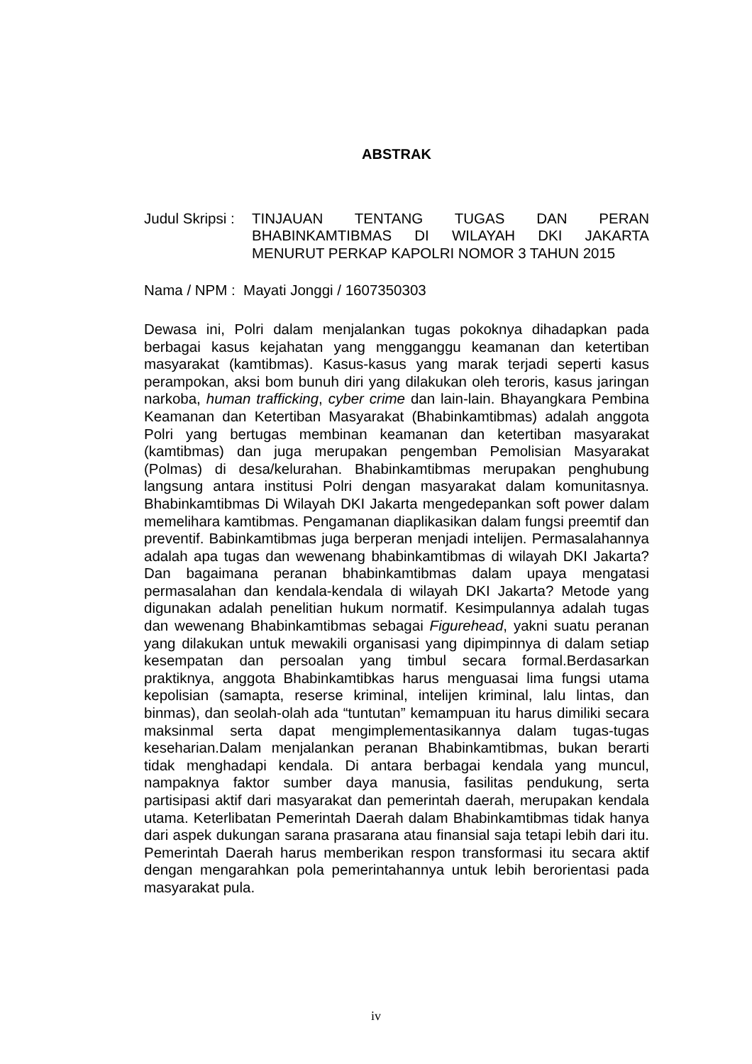ABSTRAK
Judul Skripsi :
TINJAUAN TENTANG TUGAS DAN PERAN
BHABINKAMTIBMAS DI WILAYAH DKI JAKARTA
MENURUT PERKAP KAPOLRI NOMOR 3 TAHUN 2015
Nama / NPM : Mayati Jonggi / 1607350303
Dewasa ini, Polri dalam menjalankan tugas pokoknya dihadapkan pada berbagai kasus kejahatan yang mengganggu keamanan dan ketertiban masyarakat (kamtibmas). Kasus-kasus yang marak terjadi seperti kasus perampokan, aksi bom bunuh diri yang dilakukan oleh teroris, kasus jaringan narkoba, human trafficking, cyber crime dan lain-lain. Bhayangkara Pembina Keamanan dan Ketertiban Masyarakat (Bhabinkamtibmas) adalah anggota Polri yang bertugas membinan keamanan dan ketertiban masyarakat (kamtibmas) dan juga merupakan pengemban Pemolisian Masyarakat (Polmas) di desa/kelurahan. Bhabinkamtibmas merupakan penghubung langsung antara institusi Polri dengan masyarakat dalam komunitasnya. Bhabinkamtibmas Di Wilayah DKI Jakarta mengedepankan soft power dalam memelihara kamtibmas. Pengamanan diaplikasikan dalam fungsi preemtif dan preventif. Babinkamtibmas juga berperan menjadi intelijen. Permasalahannya adalah apa tugas dan wewenang bhabinkamtibmas di wilayah DKI Jakarta? Dan bagaimana peranan bhabinkamtibmas dalam upaya mengatasi permasalahan dan kendala-kendala di wilayah DKI Jakarta? Metode yang digunakan adalah penelitian hukum normatif. Kesimpulannya adalah tugas dan wewenang Bhabinkamtibmas sebagai Figurehead, yakni suatu peranan yang dilakukan untuk mewakili organisasi yang dipimpinnya di dalam setiap kesempatan dan persoalan yang timbul secara formal.Berdasarkan praktiknya, anggota Bhabinkamtibkas harus menguasai lima fungsi utama kepolisian (samapta, reserse kriminal, intelijen kriminal, lalu lintas, dan binmas), dan seolah-olah ada “tuntutan” kemampuan itu harus dimiliki secara maksinmal serta dapat mengimplementasikannya dalam tugas-tugas keseharian.Dalam menjalankan peranan Bhabinkamtibmas, bukan berarti tidak menghadapi kendala. Di antara berbagai kendala yang muncul, nampaknya faktor sumber daya manusia, fasilitas pendukung, serta partisipasi aktif dari masyarakat dan pemerintah daerah, merupakan kendala utama. Keterlibatan Pemerintah Daerah dalam Bhabinkamtibmas tidak hanya dari aspek dukungan sarana prasarana atau finansial saja tetapi lebih dari itu. Pemerintah Daerah harus memberikan respon transformasi itu secara aktif dengan mengarahkan pola pemerintahannya untuk lebih berorientasi pada masyarakat pula.
iv